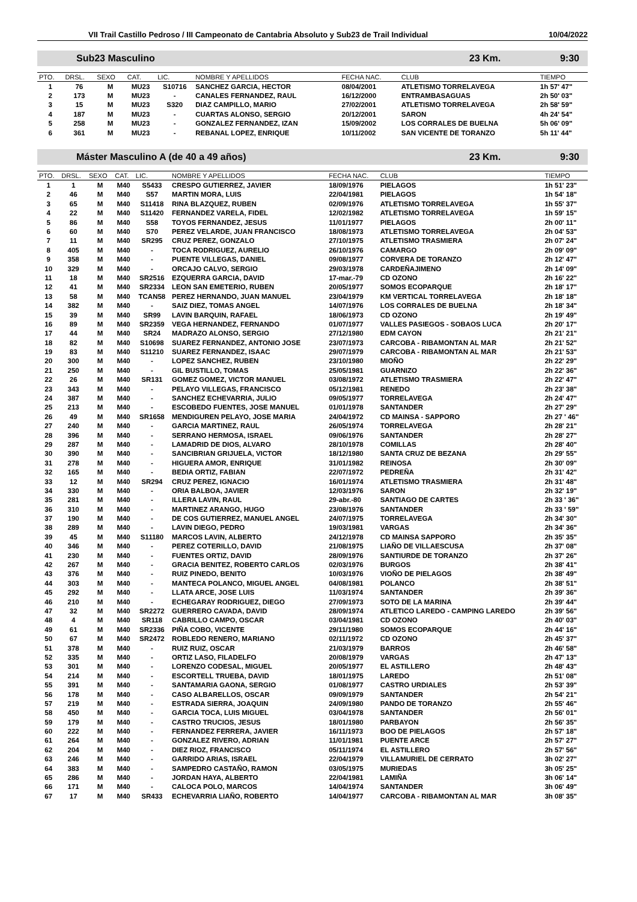VII Trail Castillo Pedroso / III Campeonato de Cantabria Absoluto y Sub23 de Trail Individual 10/04/2022
Sub23 Masculino 23 Km. 9:30
| PTO. | DRSL. | SEXO | CAT. | LIC. | NOMBRE Y APELLIDOS | FECHA NAC. | CLUB | TIEMPO |
| --- | --- | --- | --- | --- | --- | --- | --- | --- |
| 1 | 76 | M | MU23 | S10716 | SANCHEZ GARCIA, HECTOR | 08/04/2001 | ATLETISMO TORRELAVEGA | 1h 57' 47" |
| 2 | 173 | M | MU23 | - | CANALES FERNANDEZ, RAUL | 16/12/2000 | ENTRAMBASAGUAS | 2h 50' 03" |
| 3 | 15 | M | MU23 | S320 | DIAZ CAMPILLO, MARIO | 27/02/2001 | ATLETISMO TORRELAVEGA | 2h 58' 59" |
| 4 | 187 | M | MU23 | - | CUARTAS ALONSO, SERGIO | 20/12/2001 | SARON | 4h 24' 54" |
| 5 | 258 | M | MU23 | - | GONZALEZ FERNANDEZ, IZAN | 15/09/2002 | LOS CORRALES DE BUELNA | 5h 06' 09" |
| 6 | 361 | M | MU23 | - | REBANAL LOPEZ, ENRIQUE | 10/11/2002 | SAN VICENTE DE TORANZO | 5h 11' 44" |
Máster Masculino A (de 40 a 49 años) 23 Km. 9:30
| PTO. | DRSL. | SEXO | CAT. | LIC. | NOMBRE Y APELLIDOS | FECHA NAC. | CLUB | TIEMPO |
| --- | --- | --- | --- | --- | --- | --- | --- | --- |
| 1 | 1 | M | M40 | S5433 | CRESPO GUTIERREZ, JAVIER | 18/09/1976 | PIELAGOS | 1h 51' 23" |
| 2 | 46 | M | M40 | S57 | MARTIN MORA, LUIS | 22/04/1981 | PIELAGOS | 1h 54' 18" |
| 3 | 65 | M | M40 | S11418 | RINA BLAZQUEZ, RUBEN | 02/09/1976 | ATLETISMO TORRELAVEGA | 1h 55' 37" |
| 4 | 22 | M | M40 | S11420 | FERNANDEZ VARELA, FIDEL | 12/02/1982 | ATLETISMO TORRELAVEGA | 1h 59' 15" |
| 5 | 86 | M | M40 | S58 | TOYOS FERNANDEZ, JESUS | 11/01/1977 | PIELAGOS | 2h 00' 11" |
| 6 | 60 | M | M40 | S70 | PEREZ VELARDE, JUAN FRANCISCO | 18/08/1973 | ATLETISMO TORRELAVEGA | 2h 04' 53" |
| 7 | 11 | M | M40 | SR295 | CRUZ PEREZ, GONZALO | 27/10/1975 | ATLETISMO TRASMIERA | 2h 07' 24" |
| 8 | 405 | M | M40 | - | TOCA RODRIGUEZ, AURELIO | 26/10/1976 | CAMARGO | 2h 09' 09" |
| 9 | 358 | M | M40 | - | PUENTE VILLEGAS, DANIEL | 09/08/1977 | CORVERA DE TORANZO | 2h 12' 47" |
| 10 | 329 | M | M40 | - | ORCAJO CALVO, SERGIO | 29/03/1978 | CARDEÑAJIMENO | 2h 14' 09" |
| 11 | 18 | M | M40 | SR2516 | EZQUERRA GARCIA, DAVID | 17-mar.-79 | CD OZONO | 2h 16' 22" |
| 12 | 41 | M | M40 | SR2334 | LEON SAN EMETERIO, RUBEN | 20/05/1977 | SOMOS ECOPARQUE | 2h 18' 17" |
| 13 | 58 | M | M40 | TCAN58 | PEREZ HERNANDO, JUAN MANUEL | 23/04/1979 | KM VERTICAL TORRELAVEGA | 2h 18' 18" |
| 14 | 382 | M | M40 | - | SAIZ DIEZ, TOMAS ANGEL | 14/07/1976 | LOS CORRALES DE BUELNA | 2h 18' 34" |
| 15 | 39 | M | M40 | SR99 | LAVIN BARQUIN, RAFAEL | 18/06/1973 | CD OZONO | 2h 19' 49" |
| 16 | 89 | M | M40 | SR2359 | VEGA HERNANDEZ, FERNANDO | 01/07/1977 | VALLES PASIEGOS - SOBAOS LUCA | 2h 20' 17" |
| 17 | 44 | M | M40 | SR24 | MADRAZO ALONSO, SERGIO | 27/12/1980 | EDM CAYON | 2h 21' 21" |
| 18 | 82 | M | M40 | S10698 | SUAREZ FERNANDEZ, ANTONIO JOSE | 23/07/1973 | CARCOBA - RIBAMONTAN AL MAR | 2h 21' 52" |
| 19 | 83 | M | M40 | S11210 | SUAREZ FERNANDEZ, ISAAC | 29/07/1979 | CARCOBA - RIBAMONTAN AL MAR | 2h 21' 53" |
| 20 | 300 | M | M40 | - | LOPEZ SANCHEZ, RUBEN | 23/10/1980 | MIOÑO | 2h 22' 29" |
| 21 | 250 | M | M40 | - | GIL BUSTILLO, TOMAS | 25/05/1981 | GUARNIZO | 2h 22' 36" |
| 22 | 26 | M | M40 | SR131 | GOMEZ GOMEZ, VICTOR MANUEL | 03/08/1972 | ATLETISMO TRASMIERA | 2h 22' 47" |
| 23 | 343 | M | M40 | - | PELAYO VILLEGAS, FRANCISCO | 05/12/1981 | RENEDO | 2h 23' 38" |
| 24 | 387 | M | M40 | - | SANCHEZ ECHEVARRIA, JULIO | 09/05/1977 | TORRELAVEGA | 2h 24' 47" |
| 25 | 213 | M | M40 | - | ESCOBEDO FUENTES, JOSE MANUEL | 01/01/1978 | SANTANDER | 2h 27' 29" |
| 26 | 49 | M | M40 | SR1658 | MENDIGUREN PELAYO, JOSE MARIA | 24/04/1972 | CD MAINSA - SAPPORO | 2h 27 ' 46" |
| 27 | 240 | M | M40 | - | GARCIA MARTINEZ, RAUL | 26/05/1974 | TORRELAVEGA | 2h 28' 21" |
| 28 | 396 | M | M40 | - | SERRANO HERMOSA, ISRAEL | 09/06/1976 | SANTANDER | 2h 28' 27" |
| 29 | 287 | M | M40 | - | LAMADRID DE DIOS, ALVARO | 28/10/1978 | COMILLAS | 2h 28' 40" |
| 30 | 390 | M | M40 | - | SANCIBRIAN GRIJUELA, VICTOR | 18/12/1980 | SANTA CRUZ DE BEZANA | 2h 29' 55" |
| 31 | 278 | M | M40 | - | HIGUERA AMOR, ENRIQUE | 31/01/1982 | REINOSA | 2h 30' 09" |
| 32 | 165 | M | M40 | - | BEDIA ORTIZ, FABIAN | 22/07/1972 | PEDREÑA | 2h 31' 42" |
| 33 | 12 | M | M40 | SR294 | CRUZ PEREZ, IGNACIO | 16/01/1974 | ATLETISMO TRASMIERA | 2h 31' 48" |
| 34 | 330 | M | M40 | - | ORIA BALBOA, JAVIER | 12/03/1976 | SARON | 2h 32' 19" |
| 35 | 281 | M | M40 | - | ILLERA LAVIN, RAUL | 29-abr.-80 | SANTIAGO DE CARTES | 2h 33 ' 36" |
| 36 | 310 | M | M40 | - | MARTINEZ ARANGO, HUGO | 23/08/1976 | SANTANDER | 2h 33 ' 59" |
| 37 | 190 | M | M40 | - | DE COS GUTIERREZ, MANUEL ANGEL | 24/07/1975 | TORRELAVEGA | 2h 34' 30" |
| 38 | 289 | M | M40 | - | LAVIN DIEGO, PEDRO | 19/03/1981 | VARGAS | 2h 34' 36" |
| 39 | 45 | M | M40 | S11180 | MARCOS LAVIN, ALBERTO | 24/12/1978 | CD MAINSA SAPPORO | 2h 35' 35" |
| 40 | 346 | M | M40 | - | PEREZ COTERILLO, DAVID | 21/08/1975 | LIAÑO DE VILLAESCUSA | 2h 37' 08" |
| 41 | 230 | M | M40 | - | FUENTES ORTIZ, DAVID | 28/09/1976 | SANTIURDE DE TORANZO | 2h 37' 26" |
| 42 | 267 | M | M40 | - | GRACIA BENITEZ, ROBERTO CARLOS | 02/03/1976 | BURGOS | 2h 38' 41" |
| 43 | 376 | M | M40 | - | RUIZ PINEDO, BENITO | 10/03/1976 | VIOÑO DE PIELAGOS | 2h 38' 49" |
| 44 | 303 | M | M40 | - | MANTECA POLANCO, MIGUEL ANGEL | 04/08/1981 | POLANCO | 2h 38' 51" |
| 45 | 292 | M | M40 | - | LLATA ARCE, JOSE LUIS | 11/03/1974 | SANTANDER | 2h 39' 36" |
| 46 | 210 | M | M40 | - | ECHEGARAY RODRIGUEZ, DIEGO | 27/09/1973 | SOTO DE LA MARINA | 2h 39' 44" |
| 47 | 32 | M | M40 | SR2272 | GUERRERO CAVADA, DAVID | 28/09/1974 | ATLETICO LAREDO - CAMPING LAREDO | 2h 39' 56" |
| 48 | 4 | M | M40 | SR118 | CABRILLO CAMPO, OSCAR | 03/04/1981 | CD OZONO | 2h 40' 03" |
| 49 | 61 | M | M40 | SR2336 | PIÑA COBO, VICENTE | 29/11/1980 | SOMOS ECOPARQUE | 2h 44' 16" |
| 50 | 67 | M | M40 | SR2472 | ROBLEDO RENERO, MARIANO | 02/11/1972 | CD OZONO | 2h 45' 37" |
| 51 | 378 | M | M40 | - | RUIZ RUIZ, OSCAR | 21/03/1979 | BARROS | 2h 46' 58" |
| 52 | 335 | M | M40 | - | ORTIZ LASO, FILADELFO | 20/08/1979 | VARGAS | 2h 47' 13" |
| 53 | 301 | M | M40 | - | LORENZO CODESAL, MIGUEL | 20/05/1977 | EL ASTILLERO | 2h 48' 43" |
| 54 | 214 | M | M40 | - | ESCORTELL TRUEBA, DAVID | 18/01/1975 | LAREDO | 2h 51' 08" |
| 55 | 391 | M | M40 | - | SANTAMARIA GAONA, SERGIO | 01/08/1977 | CASTRO URDIALES | 2h 53' 39" |
| 56 | 178 | M | M40 | - | CASO ALBARELLOS, OSCAR | 09/09/1979 | SANTANDER | 2h 54' 21" |
| 57 | 219 | M | M40 | - | ESTRADA SIERRA, JOAQUIN | 24/09/1980 | PANDO DE TORANZO | 2h 55' 46" |
| 58 | 450 | M | M40 | - | GARCIA TOCA, LUIS MIGUEL | 03/04/1978 | SANTANDER | 2h 56' 01" |
| 59 | 179 | M | M40 | - | CASTRO TRUCIOS, JESUS | 18/01/1980 | PARBAYON | 2h 56' 35" |
| 60 | 222 | M | M40 | - | FERNANDEZ FERRERA, JAVIER | 16/11/1973 | BOO DE PIELAGOS | 2h 57' 18" |
| 61 | 264 | M | M40 | - | GONZALEZ RIVERO, ADRIAN | 11/01/1981 | PUENTE ARCE | 2h 57' 27" |
| 62 | 204 | M | M40 | - | DIEZ RIOZ, FRANCISCO | 05/11/1974 | EL ASTILLERO | 2h 57' 56" |
| 63 | 246 | M | M40 | - | GARRIDO ARIAS, ISRAEL | 22/04/1979 | VILLAMURIEL DE CERRATO | 3h 02' 27" |
| 64 | 383 | M | M40 | - | SAMPEDRO CASTAÑO, RAMON | 03/05/1975 | MURIEDAS | 3h 05' 25" |
| 65 | 286 | M | M40 | - | JORDAN HAYA, ALBERTO | 22/04/1981 | LAMIÑA | 3h 06' 14" |
| 66 | 171 | M | M40 | - | CALOCA POLO, MARCOS | 14/04/1974 | SANTANDER | 3h 06' 49" |
| 67 | 17 | M | M40 | SR433 | ECHEVARRIA LIAÑO, ROBERTO | 14/04/1977 | CARCOBA - RIBAMONTAN AL MAR | 3h 08' 35" |